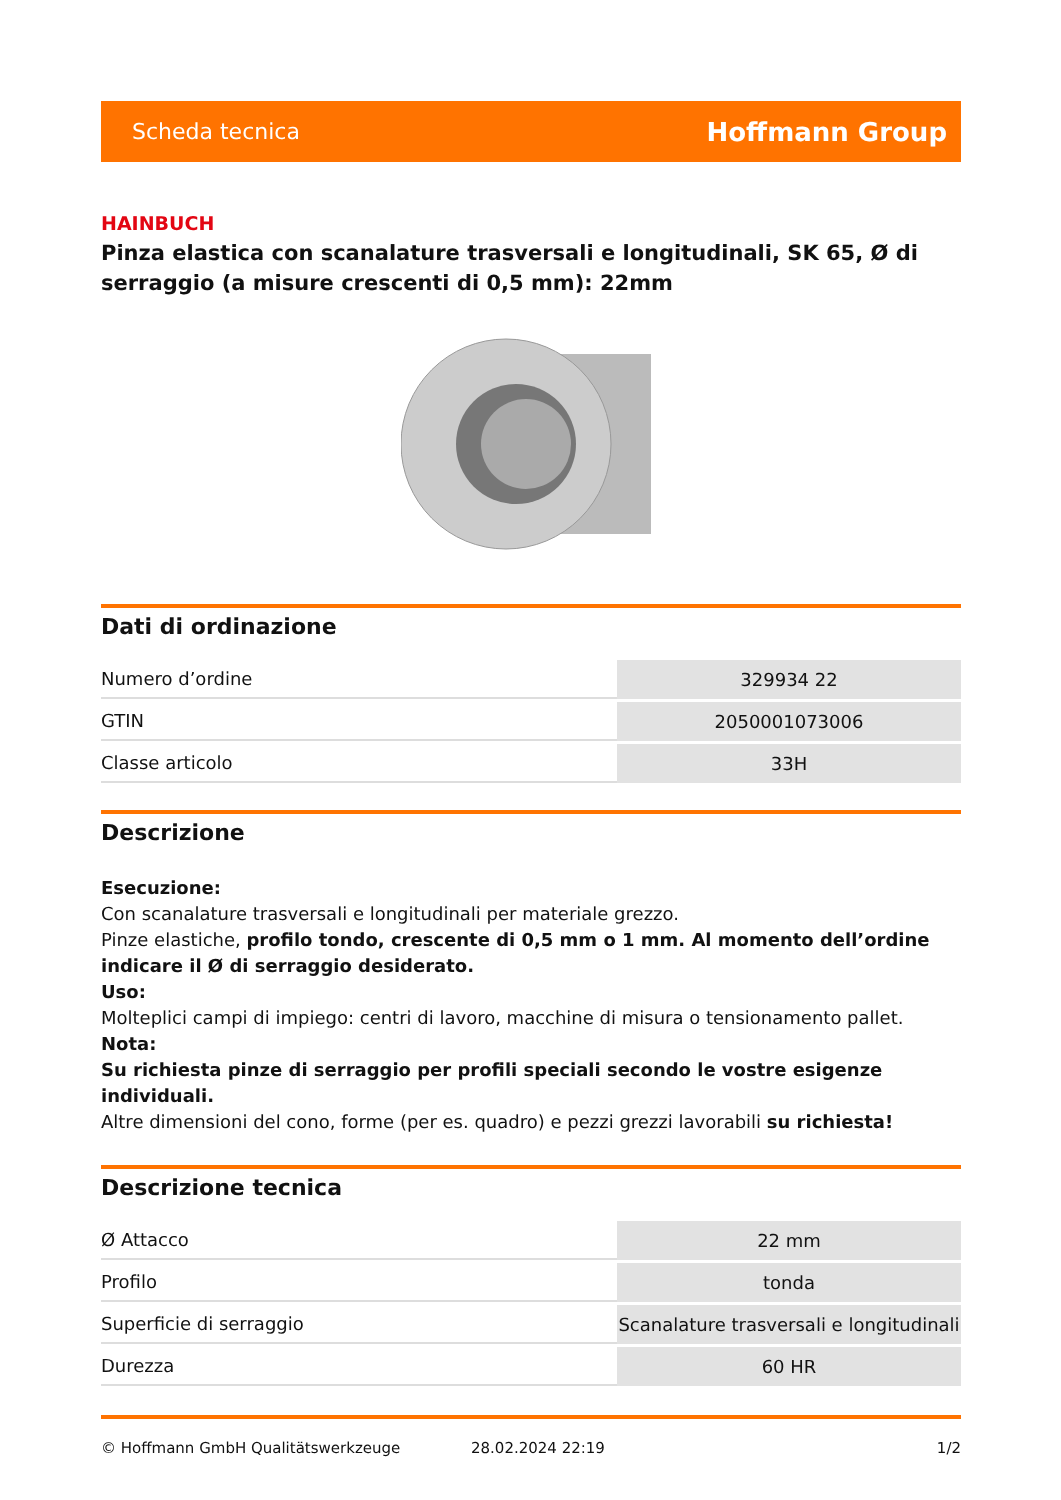Scheda tecnica Hoffmann Group
HAINBUCH
Pinza elastica con scanalature trasversali e longitudinali, SK 65, Ø di serraggio (a misure crescenti di 0,5 mm): 22mm
Dati di ordinazione
| Numero d’ordine | 329934 22 |
| GTIN | 2050001073006 |
| Classe articolo | 33H |
Descrizione
Esecuzione:
Con scanalature trasversali e longitudinali per materiale grezzo.
Pinze elastiche, profilo tondo, crescente di 0,5 mm o 1 mm. Al momento dell’ordine indicare il Ø di serraggio desiderato.
Uso:
Molteplici campi di impiego: centri di lavoro, macchine di misura o tensionamento pallet.
Nota:
Su richiesta pinze di serraggio per profili speciali secondo le vostre esigenze individuali.
Altre dimensioni del cono, forme (per es. quadro) e pezzi grezzi lavorabili su richiesta!
Descrizione tecnica
| Ø Attacco | 22 mm |
| Profilo | tonda |
| Superficie di serraggio | Scanalature trasversali e longitudinali |
| Durezza | 60 HR |
© Hoffmann GmbH Qualitätswerkzeuge 28.02.2024 22:19 1/2